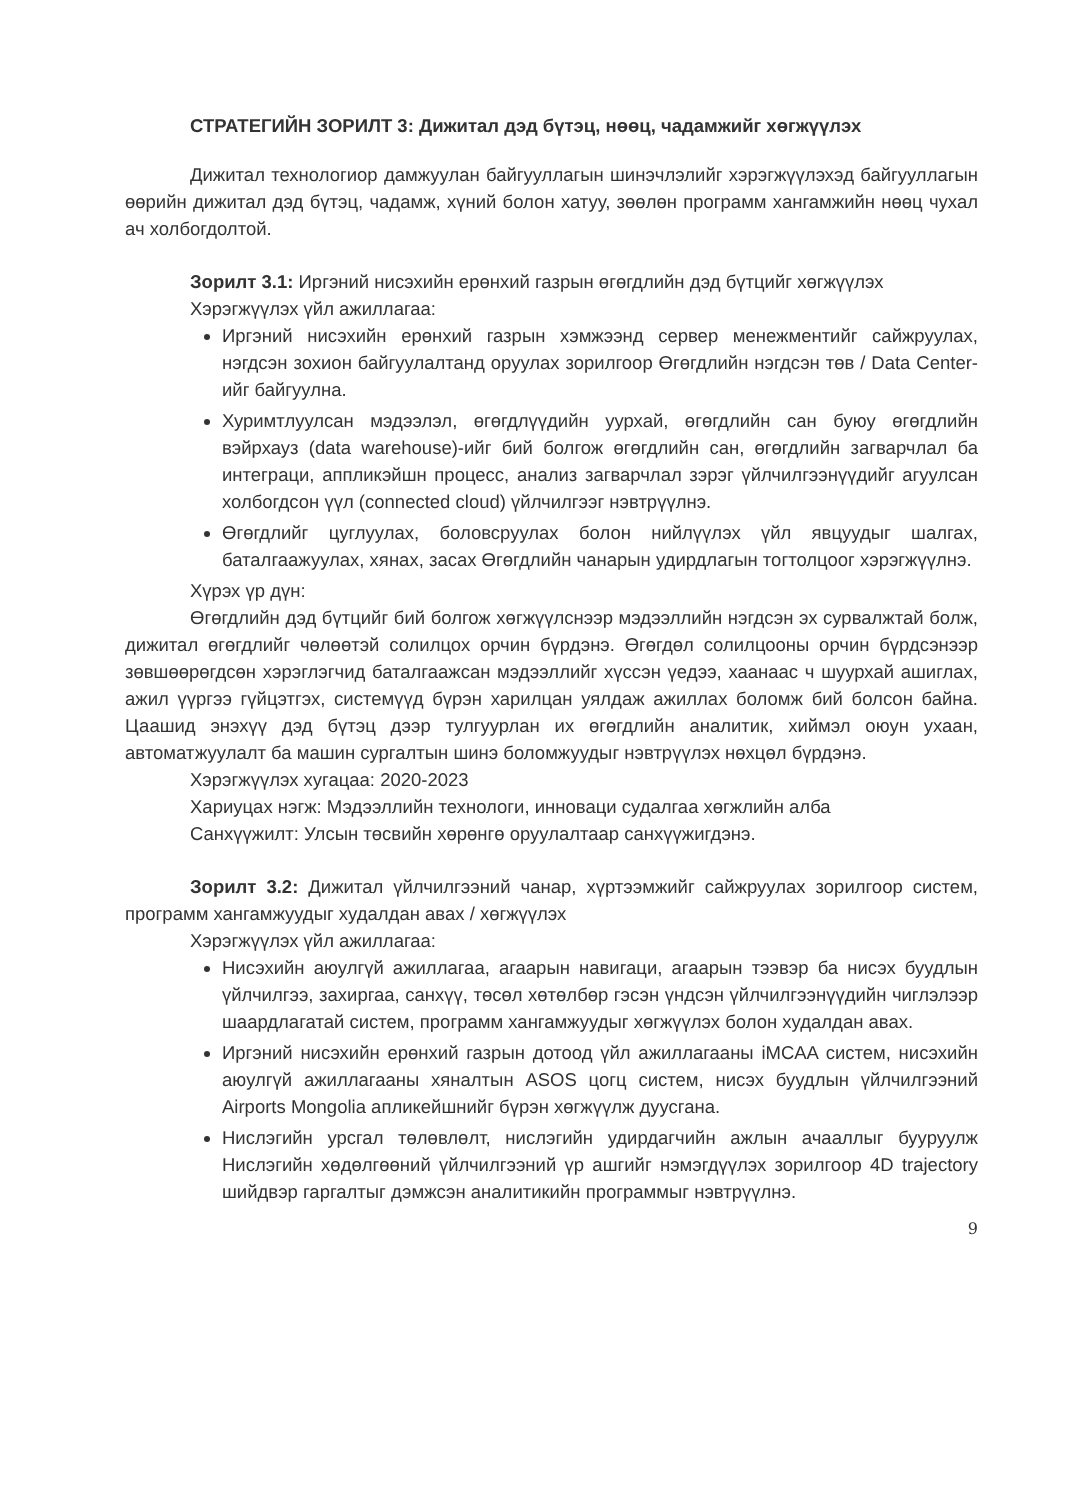СТРАТЕГИЙН ЗОРИЛТ 3: Дижитал дэд бүтэц, нөөц, чадамжийг хөгжүүлэх
Дижитал технологиор дамжуулан байгууллагын шинэчлэлийг хэрэгжүүлэхэд байгууллагын өөрийн дижитал дэд бүтэц, чадамж, хүний болон хатуу, зөөлөн программ хангамжийн нөөц чухал ач холбогдолтой.
Зорилт 3.1: Иргэний нисэхийн ерөнхий газрын өгөгдлийн дэд бүтцийг хөгжүүлэх
Хэрэгжүүлэх үйл ажиллагаа:
Иргэний нисэхийн ерөнхий газрын хэмжээнд сервер менежментийг сайжруулах, нэгдсэн зохион байгуулалтанд оруулах зорилгоор Өгөгдлийн нэгдсэн төв / Data Center-ийг байгуулна.
Хуримтлуулсан мэдээлэл, өгөгдлүүдийн уурхай, өгөгдлийн сан буюу өгөгдлийн вэйрхауз (data warehouse)-ийг бий болгож өгөгдлийн сан, өгөгдлийн загварчлал ба интеграци, аппликэйшн процесс, анализ загварчлал зэрэг үйлчилгээнүүдийг агуулсан холбогдсон үүл (connected cloud) үйлчилгээг нэвтрүүлнэ.
Өгөгдлийг цуглуулах, боловсруулах болон нийлүүлэх үйл явцуудыг шалгах, баталгаажуулах, хянах, засах Өгөгдлийн чанарын удирдлагын тогтолцоог хэрэгжүүлнэ.
Хүрэх үр дүн:
Өгөгдлийн дэд бүтцийг бий болгож хөгжүүлснээр мэдээллийн нэгдсэн эх сурвалжтай болж, дижитал өгөгдлийг чөлөөтэй солилцох орчин бүрдэнэ. Өгөгдөл солилцооны орчин бүрдсэнээр зөвшөөрөгдсөн хэрэглэгчид баталгаажсан мэдээллийг хүссэн үедээ, хаанаас ч шуурхай ашиглах, ажил үүргээ гүйцэтгэх, системүүд бүрэн харилцан уялдаж ажиллах боломж бий болсон байна. Цаашид энэхүү дэд бүтэц дээр тулгуурлан их өгөгдлийн аналитик, хиймэл оюун ухаан, автоматжуулалт ба машин сургалтын шинэ боломжуудыг нэвтрүүлэх нөхцөл бүрдэнэ.
Хэрэгжүүлэх хугацаа: 2020-2023
Хариуцах нэгж: Мэдээллийн технологи, инноваци судалгаа хөгжлийн алба
Санхүүжилт: Улсын төсвийн хөрөнгө оруулалтаар санхүүжигдэнэ.
Зорилт 3.2: Дижитал үйлчилгээний чанар, хүртээмжийг сайжруулах зорилгоор систем, программ хангамжуудыг худалдан авах / хөгжүүлэх
Хэрэгжүүлэх үйл ажиллагаа:
Нисэхийн аюулгүй ажиллагаа, агаарын навигаци, агаарын тээвэр ба нисэх буудлын үйлчилгээ, захиргаа, санхүү, төсөл хөтөлбөр гэсэн үндсэн үйлчилгээнүүдийн чиглэлээр шаардлагатай систем, программ хангамжуудыг хөгжүүлэх болон худалдан авах.
Иргэний нисэхийн ерөнхий газрын дотоод үйл ажиллагааны iMCAA систем, нисэхийн аюулгүй ажиллагааны хяналтын ASOS цогц систем, нисэх буудлын үйлчилгээний Airports Mongolia апликейшнийг бүрэн хөгжүүлж дуусгана.
Нислэгийн урсгал төлөвлөлт, нислэгийн удирдагчийн ажлын ачааллыг бууруулж Нислэгийн хөдөлгөөний үйлчилгээний үр ашгийг нэмэгдүүлэх зорилгоор 4D trajectory шийдвэр гаргалтыг дэмжсэн аналитикийн программыг нэвтрүүлнэ.
9